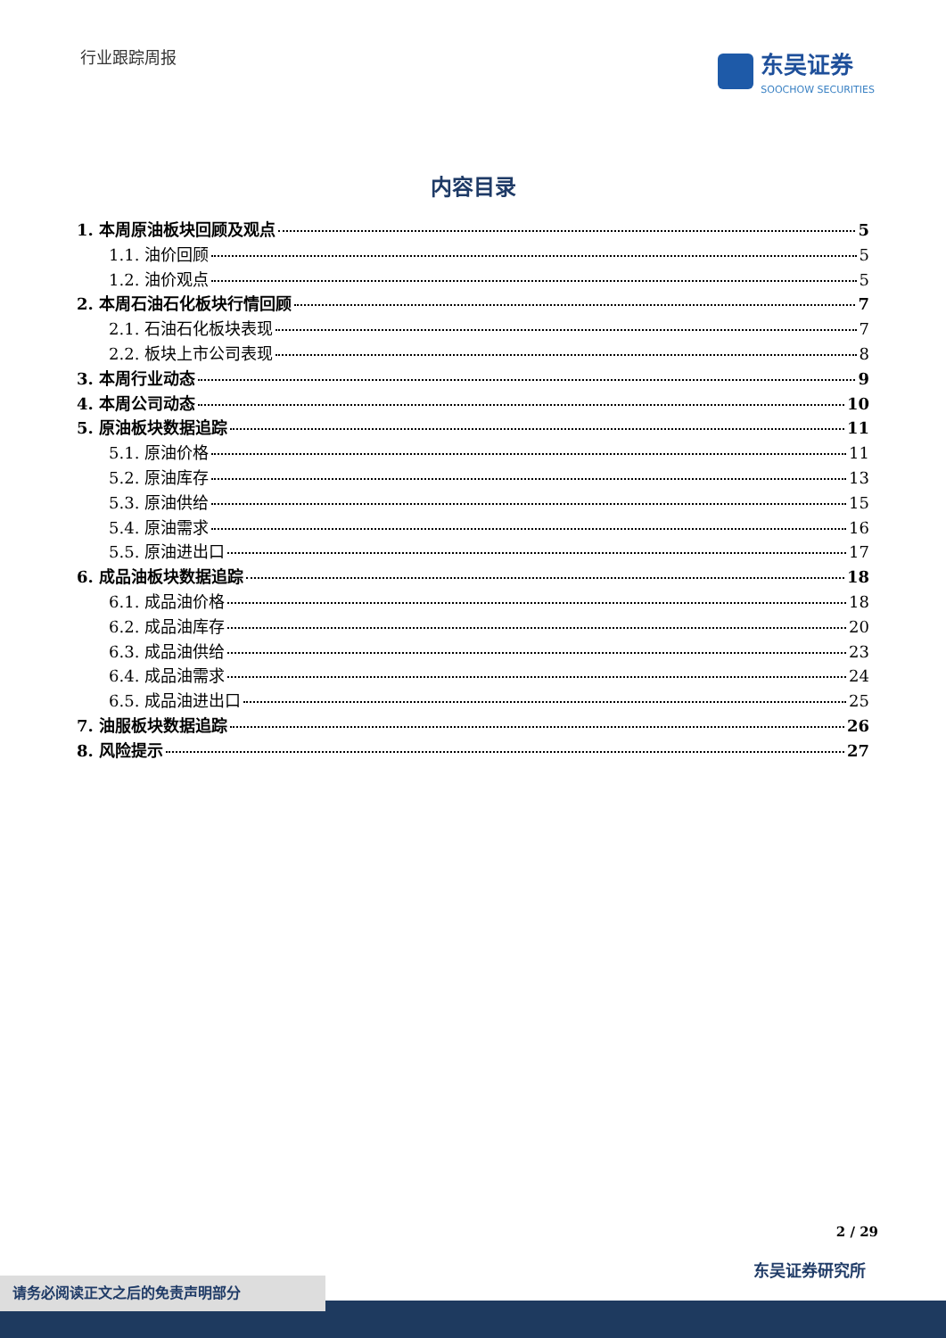行业跟踪周报
东吴证券
SOOCHOW SECURITIES
内容目录
1. 本周原油板块回顾及观点 5
1.1. 油价回顾 5
1.2. 油价观点 5
2. 本周石油石化板块行情回顾 7
2.1. 石油石化板块表现 7
2.2. 板块上市公司表现 8
3. 本周行业动态 9
4. 本周公司动态 10
5. 原油板块数据追踪 11
5.1. 原油价格 11
5.2. 原油库存 13
5.3. 原油供给 15
5.4. 原油需求 16
5.5. 原油进出口 17
6. 成品油板块数据追踪 18
6.1. 成品油价格 18
6.2. 成品油库存 20
6.3. 成品油供给 23
6.4. 成品油需求 24
6.5. 成品油进出口 25
7. 油服板块数据追踪 26
8. 风险提示 27
2 / 29
东吴证券研究所
请务必阅读正文之后的免责声明部分